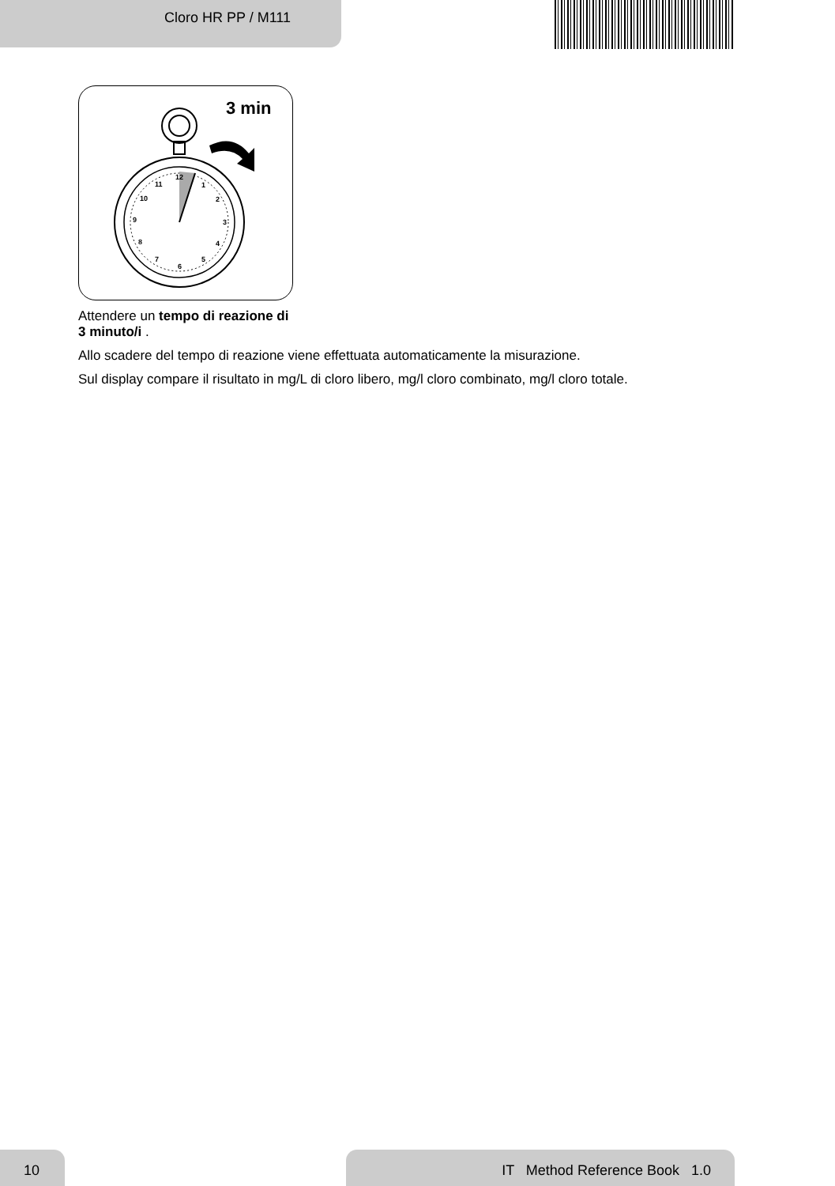Cloro HR PP / M111
3 min
12
1
2
3
4
5
6
7
8
9
10
11
Attendere un tempo di reazione di 3 minuto/i .
Allo scadere del tempo di reazione viene effettuata automaticamente la misurazione.
Sul display compare il risultato in mg/L di cloro libero, mg/l cloro combinato, mg/l cloro totale.
10 IT Method Reference Book 1.0